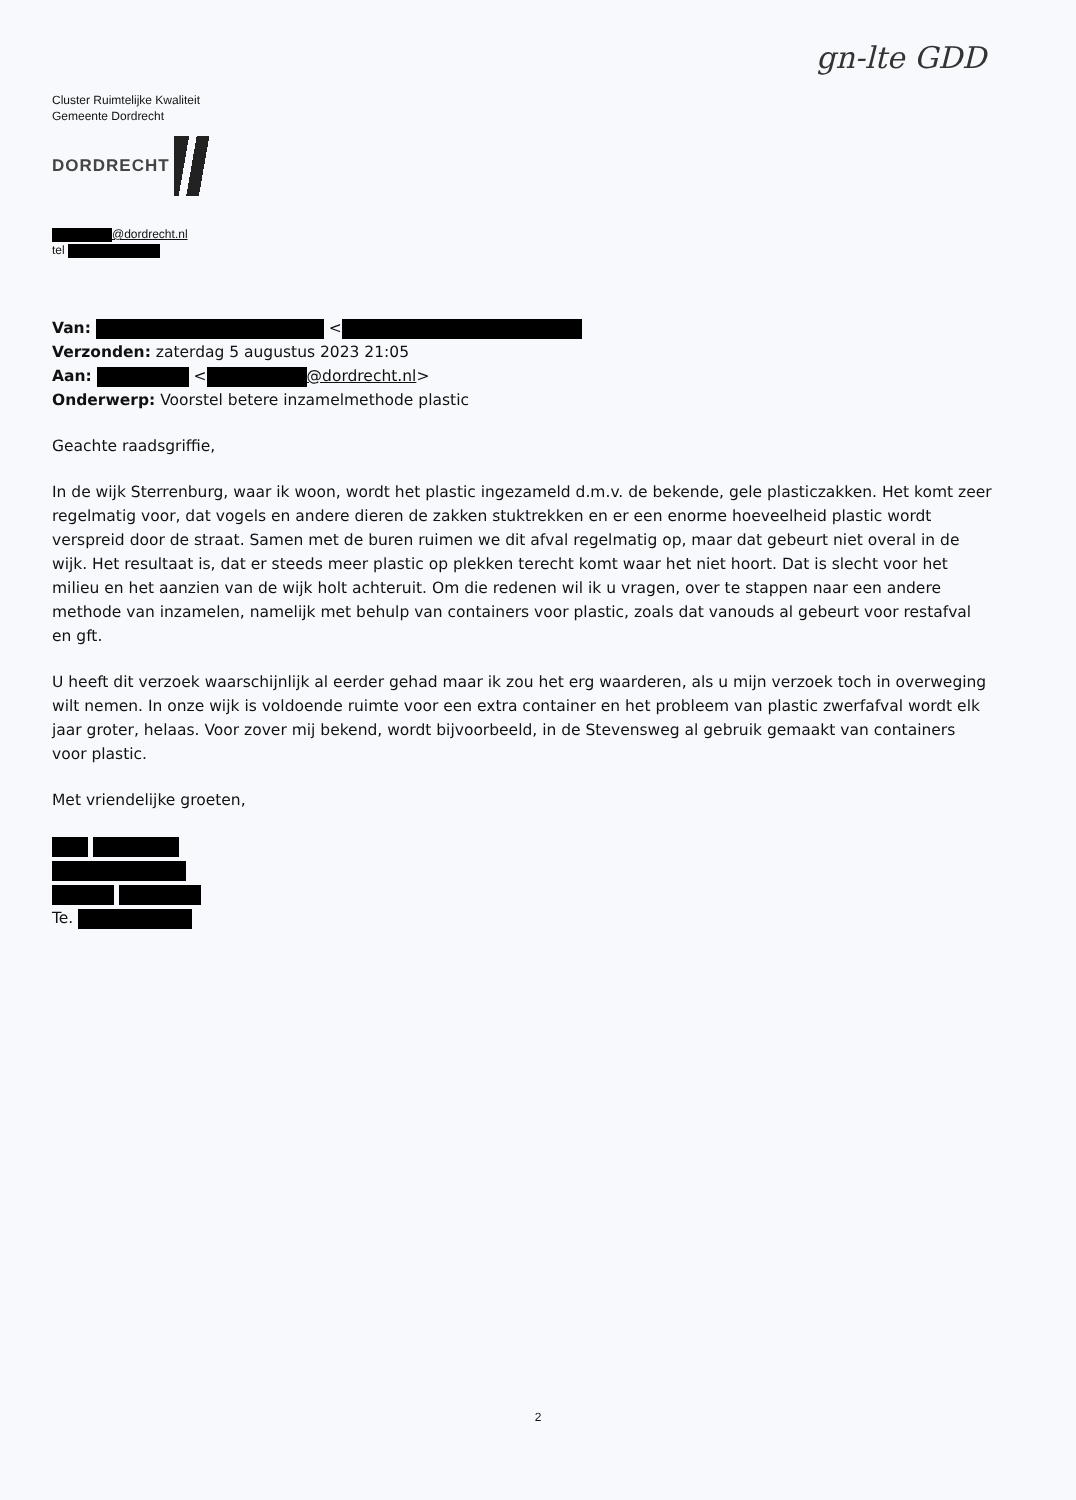gn-lte GDD
Cluster Ruimtelijke Kwaliteit
Gemeente Dordrecht
DORDRECHT
@dordrecht.nl
tel
Van: <
Verzonden: zaterdag 5 augustus 2023 21:05
Aan: < @dordrecht.nl>
Onderwerp: Voorstel betere inzamelmethode plastic
Geachte raadsgriffie,
In de wijk Sterrenburg, waar ik woon, wordt het plastic ingezameld d.m.v. de bekende, gele plasticzakken. Het komt zeer regelmatig voor, dat vogels en andere dieren de zakken stuktrekken en er een enorme hoeveelheid plastic wordt verspreid door de straat. Samen met de buren ruimen we dit afval regelmatig op, maar dat gebeurt niet overal in de wijk. Het resultaat is, dat er steeds meer plastic op plekken terecht komt waar het niet hoort. Dat is slecht voor het milieu en het aanzien van de wijk holt achteruit. Om die redenen wil ik u vragen, over te stappen naar een andere methode van inzamelen, namelijk met behulp van containers voor plastic, zoals dat vanouds al gebeurt voor restafval en gft.
U heeft dit verzoek waarschijnlijk al eerder gehad maar ik zou het erg waarderen, als u mijn verzoek toch in overweging wilt nemen. In onze wijk is voldoende ruimte voor een extra container en het probleem van plastic zwerfafval wordt elk jaar groter, helaas. Voor zover mij bekend, wordt bijvoorbeeld, in de Stevensweg al gebruik gemaakt van containers voor plastic.
Met vriendelijke groeten,
Te.
2